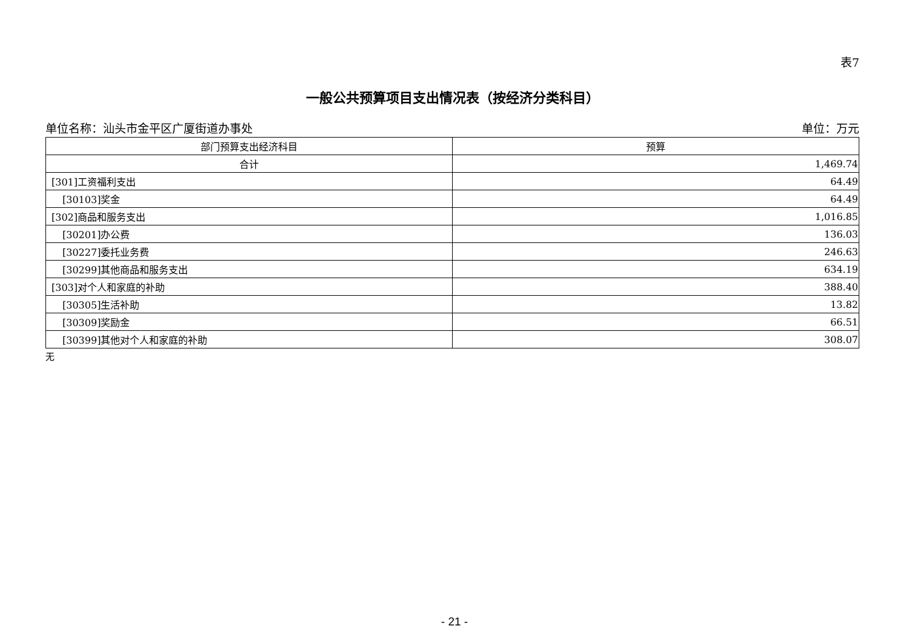表7
一般公共预算项目支出情况表（按经济分类科目）
单位名称：汕头市金平区广厦街道办事处 单位：万元
| 部门预算支出经济科目 | 预算 |
| --- | --- |
| 合计 | 1,469.74 |
| [301]工资福利支出 | 64.49 |
| [30103]奖金 | 64.49 |
| [302]商品和服务支出 | 1,016.85 |
| [30201]办公费 | 136.03 |
| [30227]委托业务费 | 246.63 |
| [30299]其他商品和服务支出 | 634.19 |
| [303]对个人和家庭的补助 | 388.40 |
| [30305]生活补助 | 13.82 |
| [30309]奖励金 | 66.51 |
| [30399]其他对个人和家庭的补助 | 308.07 |
无
- 21 -